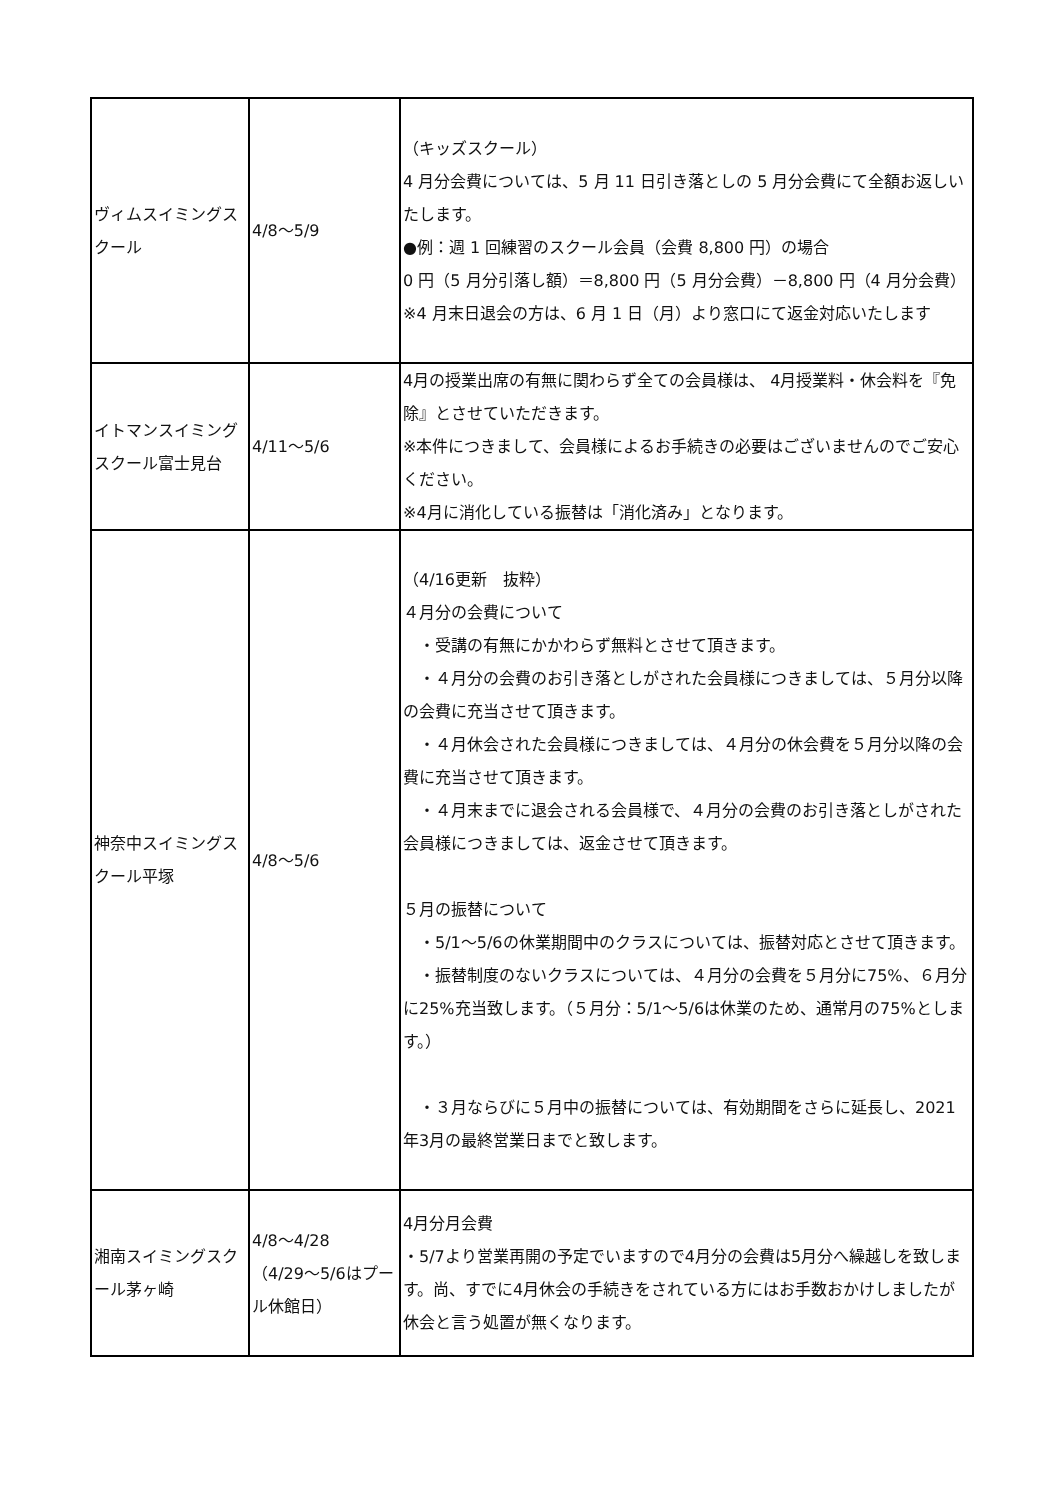| ヴィムスイミングスクール | 4/8～5/9 | （キッズスクール） 4 月分会費については、5 月 11 日引き落としの 5 月分会費にて全額お返しいたします。 ●例：週 1 回練習のスクール会員（会費 8,800 円）の場合 0 円（5 月分引落し額）＝8,800 円（5 月分会費）－8,800 円（4 月分会費） ※4 月末日退会の方は、6 月 1 日（月）より窓口にて返金対応いたします |
| イトマンスイミングスクール富士見台 | 4/11～5/6 | 4月の授業出席の有無に関わらず全ての会員様は、 4月授業料・休会料を『免除』とさせていただきます。 ※本件につきまして、会員様によるお手続きの必要はございませんのでご安心ください。 ※4月に消化している振替は「消化済み」となります。 |
| 神奈中スイミングスクール平塚 | 4/8～5/6 | （4/16更新 抜粋） ４月分の会費について ・受講の有無にかかわらず無料とさせて頂きます。 ・４月分の会費のお引き落としがされた会員様につきましては、５月分以降の会費に充当させて頂きます。 ・４月休会された会員様につきましては、４月分の休会費を５月分以降の会費に充当させて頂きます。 ・４月末までに退会される会員様で、４月分の会費のお引き落としがされた会員様につきましては、返金させて頂きます。 ５月の振替について ・5/1～5/6の休業期間中のクラスについては、振替対応とさせて頂きます。 ・振替制度のないクラスについては、４月分の会費を５月分に75%、６月分に25%充当致します。（５月分：5/1～5/6は休業のため、通常月の75%とします。） ・３月ならびに５月中の振替については、有効期間をさらに延長し、2021年3月の最終営業日までと致します。 |
| 湘南スイミングスクール茅ヶ崎 | 4/8～4/28 （4/29～5/6はプール休館日） | 4月分月会費 ・5/7より営業再開の予定でいますので4月分の会費は5月分へ繰越しを致します。尚、すでに4月休会の手続きをされている方にはお手数おかけしましたが休会と言う処置が無くなります。 |